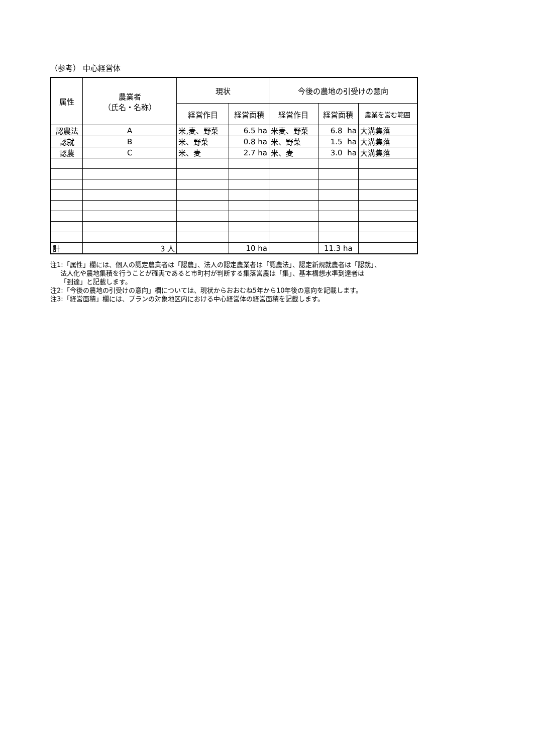（参考） 中心経営体
| 属性 | 農業者 （氏名・名称） | | 現状 | | 今後の農地の引受けの意向 | | |
| --- | --- | --- | --- | --- | --- | --- | --- |
| | | | 経営作目 | 経営面積 | 経営作目 | 経営面積 | 農業を営む範囲 |
| 認農法 | A | | 米,麦、野菜 | 6.5 ha | 米麦、野菜 | 6.8 ha | 大溝集落 |
| 認就 | B | | 米、野菜 | 0.8 ha | 米、野菜 | 1.5 ha | 大溝集落 |
| 認農 | C | | 米、麦 | 2.7 ha | 米、麦 | 3.0 ha | 大溝集落 |
| 計 | | 3 人 | | 10 ha | | 11.3 ha | |
注1:「属性」欄には、個人の認定農業者は「認農」、法人の認定農業者は「認農法」、認定新規就農者は「認就」、
法人化や農地集積を行うことが確実であると市町村が判断する集落営農は「集」、基本構想水準到達者は
「到達」と記載します。
注2:「今後の農地の引受けの意向」欄については、現状からおおむね5年から10年後の意向を記載します。
注3:「経営面積」欄には、プランの対象地区内における中心経営体の経営面積を記載します。